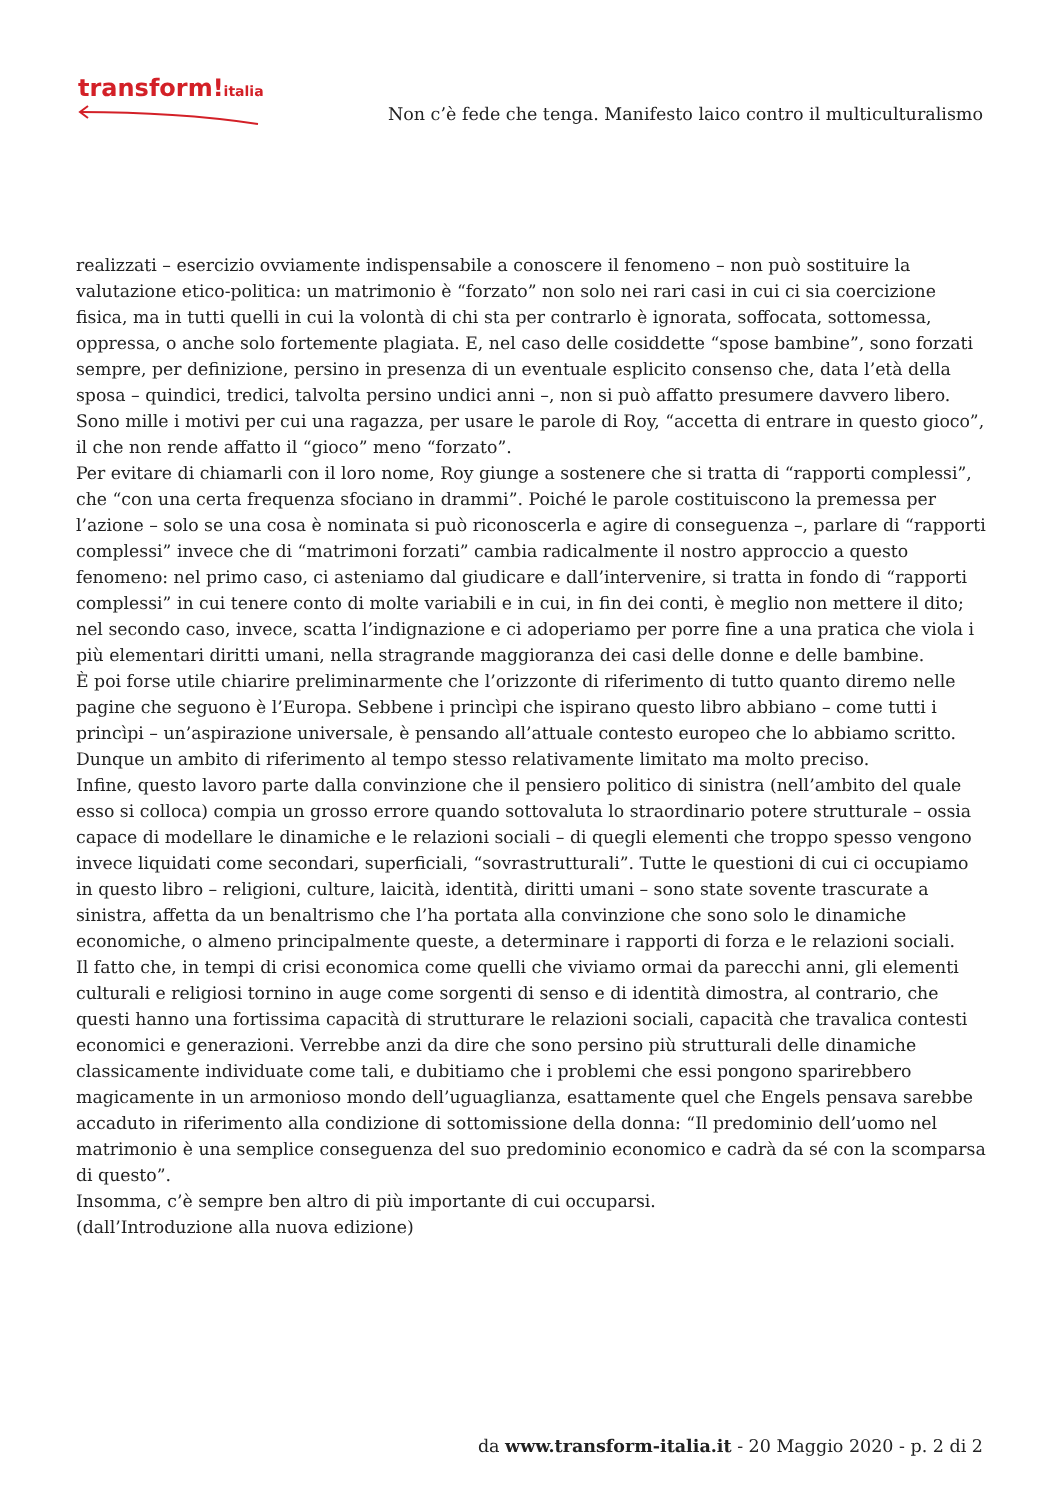transform!italia
Non c’è fede che tenga. Manifesto laico contro il multiculturalismo
realizzati – esercizio ovviamente indispensabile a conoscere il fenomeno – non può sostituire la valutazione etico-politica: un matrimonio è “forzato” non solo nei rari casi in cui ci sia coercizione fisica, ma in tutti quelli in cui la volontà di chi sta per contrarlo è ignorata, soffocata, sottomessa, oppressa, o anche solo fortemente plagiata. E, nel caso delle cosiddette “spose bambine”, sono forzati sempre, per definizione, persino in presenza di un eventuale esplicito consenso che, data l’età della sposa – quindici, tredici, talvolta persino undici anni –, non si può affatto presumere davvero libero. Sono mille i motivi per cui una ragazza, per usare le parole di Roy, “accetta di entrare in questo gioco”, il che non rende affatto il “gioco” meno “forzato”.
Per evitare di chiamarli con il loro nome, Roy giunge a sostenere che si tratta di “rapporti complessi”, che “con una certa frequenza sfociano in drammi”. Poiché le parole costituiscono la premessa per l’azione – solo se una cosa è nominata si può riconoscerla e agire di conseguenza –, parlare di “rapporti complessi” invece che di “matrimoni forzati” cambia radicalmente il nostro approccio a questo fenomeno: nel primo caso, ci asteniamo dal giudicare e dall’intervenire, si tratta in fondo di “rapporti complessi” in cui tenere conto di molte variabili e in cui, in fin dei conti, è meglio non mettere il dito; nel secondo caso, invece, scatta l’indignazione e ci adoperiamo per porre fine a una pratica che viola i più elementari diritti umani, nella stragrande maggioranza dei casi delle donne e delle bambine.
È poi forse utile chiarire preliminarmente che l’orizzonte di riferimento di tutto quanto diremo nelle pagine che seguono è l’Europa. Sebbene i princìpi che ispirano questo libro abbiano – come tutti i princìpi – un’aspirazione universale, è pensando all’attuale contesto europeo che lo abbiamo scritto. Dunque un ambito di riferimento al tempo stesso relativamente limitato ma molto preciso.
Infine, questo lavoro parte dalla convinzione che il pensiero politico di sinistra (nell’ambito del quale esso si colloca) compia un grosso errore quando sottovaluta lo straordinario potere strutturale – ossia capace di modellare le dinamiche e le relazioni sociali – di quegli elementi che troppo spesso vengono invece liquidati come secondari, superficiali, “sovrastrutturali”. Tutte le questioni di cui ci occupiamo in questo libro – religioni, culture, laicità, identità, diritti umani – sono state sovente trascurate a sinistra, affetta da un benaltrismo che l’ha portata alla convinzione che sono solo le dinamiche economiche, o almeno principalmente queste, a determinare i rapporti di forza e le relazioni sociali.
Il fatto che, in tempi di crisi economica come quelli che viviamo ormai da parecchi anni, gli elementi culturali e religiosi tornino in auge come sorgenti di senso e di identità dimostra, al contrario, che questi hanno una fortissima capacità di strutturare le relazioni sociali, capacità che travalica contesti economici e generazioni. Verrebbe anzi da dire che sono persino più strutturali delle dinamiche classicamente individuate come tali, e dubitiamo che i problemi che essi pongono sparirebbero magicamente in un armonioso mondo dell’uguaglianza, esattamente quel che Engels pensava sarebbe accaduto in riferimento alla condizione di sottomissione della donna: “Il predominio dell’uomo nel matrimonio è una semplice conseguenza del suo predominio economico e cadrà da sé con la scomparsa di questo”.
Insomma, c’è sempre ben altro di più importante di cui occuparsi.
(dall’Introduzione alla nuova edizione)
da www.transform-italia.it - 20 Maggio 2020 - p. 2 di 2